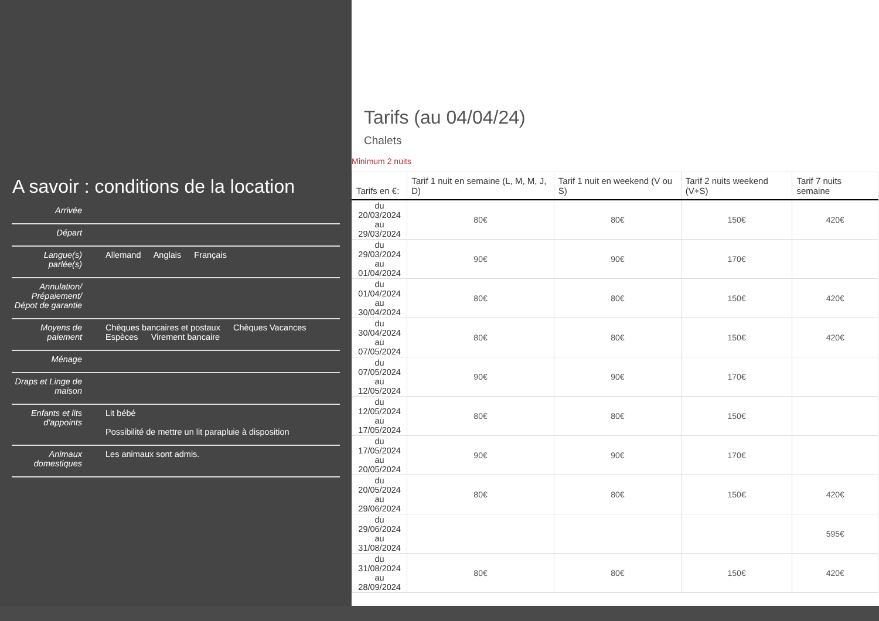A savoir : conditions de la location
| Arrivée | |
| Départ | |
| Langue(s) parlée(s) | Allemand Anglais Français |
| Annulation/ Prépaiement/ Dépot de garantie | |
| Moyens de paiement | Chèques bancaires et postaux Chèques Vacances Espèces Virement bancaire |
| Ménage | |
| Draps et Linge de maison | |
| Enfants et lits d'appoints | Lit bébé Possibilité de mettre un lit parapluie à disposition |
| Animaux domestiques | Les animaux sont admis. |
Tarifs (au 04/04/24)
Chalets
Minimum 2 nuits
| Tarifs en €: | Tarif 1 nuit en semaine (L, M, M, J, D) | Tarif 1 nuit en weekend (V ou S) | Tarif 2 nuits weekend (V+S) | Tarif 7 nuits semaine |
| --- | --- | --- | --- | --- |
| du 20/03/2024 au 29/03/2024 | 80€ | 80€ | 150€ | 420€ |
| du 29/03/2024 au 01/04/2024 | 90€ | 90€ | 170€ | |
| du 01/04/2024 au 30/04/2024 | 80€ | 80€ | 150€ | 420€ |
| du 30/04/2024 au 07/05/2024 | 80€ | 80€ | 150€ | 420€ |
| du 07/05/2024 au 12/05/2024 | 90€ | 90€ | 170€ | |
| du 12/05/2024 au 17/05/2024 | 80€ | 80€ | 150€ | |
| du 17/05/2024 au 20/05/2024 | 90€ | 90€ | 170€ | |
| du 20/05/2024 au 29/06/2024 | 80€ | 80€ | 150€ | 420€ |
| du 29/06/2024 au 31/08/2024 | | | | 595€ |
| du 31/08/2024 au 28/09/2024 | 80€ | 80€ | 150€ | 420€ |